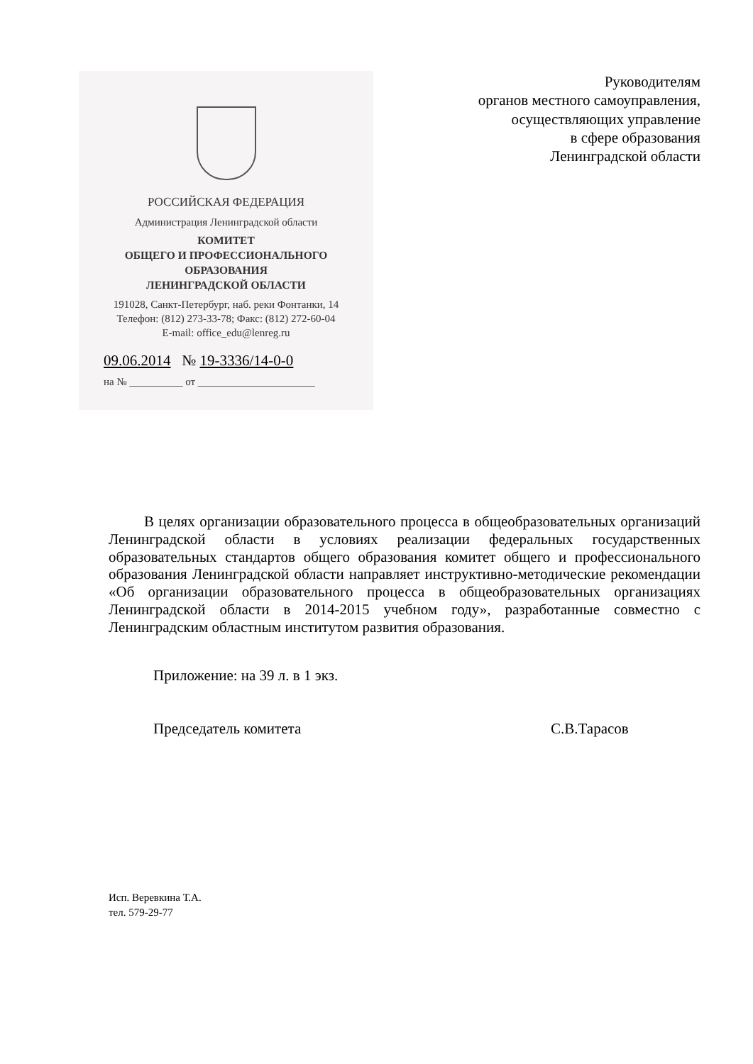РОССИЙСКАЯ ФЕДЕРАЦИЯ
Администрация Ленинградской области
КОМИТЕТ
ОБЩЕГО И ПРОФЕССИОНАЛЬНОГО
ОБРАЗОВАНИЯ
ЛЕНИНГРАДСКОЙ ОБЛАСТИ
191028, Санкт-Петербург, наб. реки Фонтанки, 14
Телефон: (812) 273-33-78; Факс: (812) 272-60-04
E-mail: office_edu@lenreg.ru
09.06.2014 № 19-3336/14-0-0
на № __________ от ______________________
Руководителям
органов местного самоуправления,
осуществляющих управление
в сфере образования
Ленинградской области
В целях организации образовательного процесса в общеобразовательных организаций Ленинградской области в условиях реализации федеральных государственных образовательных стандартов общего образования комитет общего и профессионального образования Ленинградской области направляет инструктивно-методические рекомендации «Об организации образовательного процесса в общеобразовательных организациях Ленинградской области в 2014-2015 учебном году», разработанные совместно с Ленинградским областным институтом развития образования.
Приложение: на 39 л. в 1 экз.
Председатель комитета С.В.Тарасов
Исп. Веревкина Т.А.
тел. 579-29-77